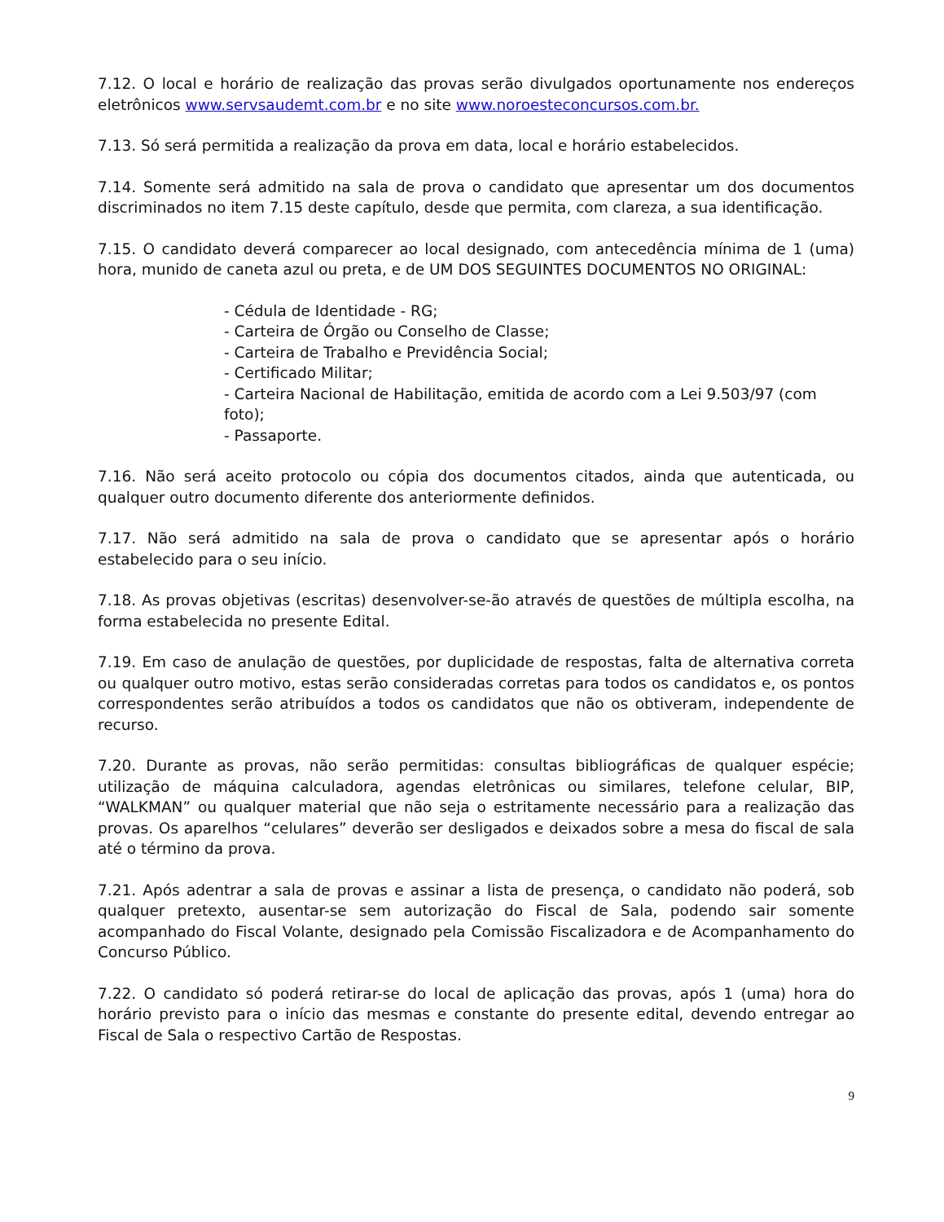7.12. O local e horário de realização das provas serão divulgados oportunamente nos endereços eletrônicos www.servsaudemt.com.br e no site www.noroesteconcursos.com.br.
7.13. Só será permitida a realização da prova em data, local e horário estabelecidos.
7.14. Somente será admitido na sala de prova o candidato que apresentar um dos documentos discriminados no item 7.15 deste capítulo, desde que permita, com clareza, a sua identificação.
7.15. O candidato deverá comparecer ao local designado, com antecedência mínima de 1 (uma) hora, munido de caneta azul ou preta, e de UM DOS SEGUINTES DOCUMENTOS NO ORIGINAL:
- Cédula de Identidade - RG;
- Carteira de Órgão ou Conselho de Classe;
- Carteira de Trabalho e Previdência Social;
- Certificado Militar;
- Carteira Nacional de Habilitação, emitida de acordo com a Lei 9.503/97 (com foto);
- Passaporte.
7.16. Não será aceito protocolo ou cópia dos documentos citados, ainda que autenticada, ou qualquer outro documento diferente dos anteriormente definidos.
7.17. Não será admitido na sala de prova o candidato que se apresentar após o horário estabelecido para o seu início.
7.18. As provas objetivas (escritas) desenvolver-se-ão através de questões de múltipla escolha, na forma estabelecida no presente Edital.
7.19. Em caso de anulação de questões, por duplicidade de respostas, falta de alternativa correta ou qualquer outro motivo, estas serão consideradas corretas para todos os candidatos e, os pontos correspondentes serão atribuídos a todos os candidatos que não os obtiveram, independente de recurso.
7.20. Durante as provas, não serão permitidas: consultas bibliográficas de qualquer espécie; utilização de máquina calculadora, agendas eletrônicas ou similares, telefone celular, BIP, “WALKMAN” ou qualquer material que não seja o estritamente necessário para a realização das provas. Os aparelhos “celulares” deverão ser desligados e deixados sobre a mesa do fiscal de sala até o término da prova.
7.21. Após adentrar a sala de provas e assinar a lista de presença, o candidato não poderá, sob qualquer pretexto, ausentar-se sem autorização do Fiscal de Sala, podendo sair somente acompanhado do Fiscal Volante, designado pela Comissão Fiscalizadora e de Acompanhamento do Concurso Público.
7.22. O candidato só poderá retirar-se do local de aplicação das provas, após 1 (uma) hora do horário previsto para o início das mesmas e constante do presente edital, devendo entregar ao Fiscal de Sala o respectivo Cartão de Respostas.
9